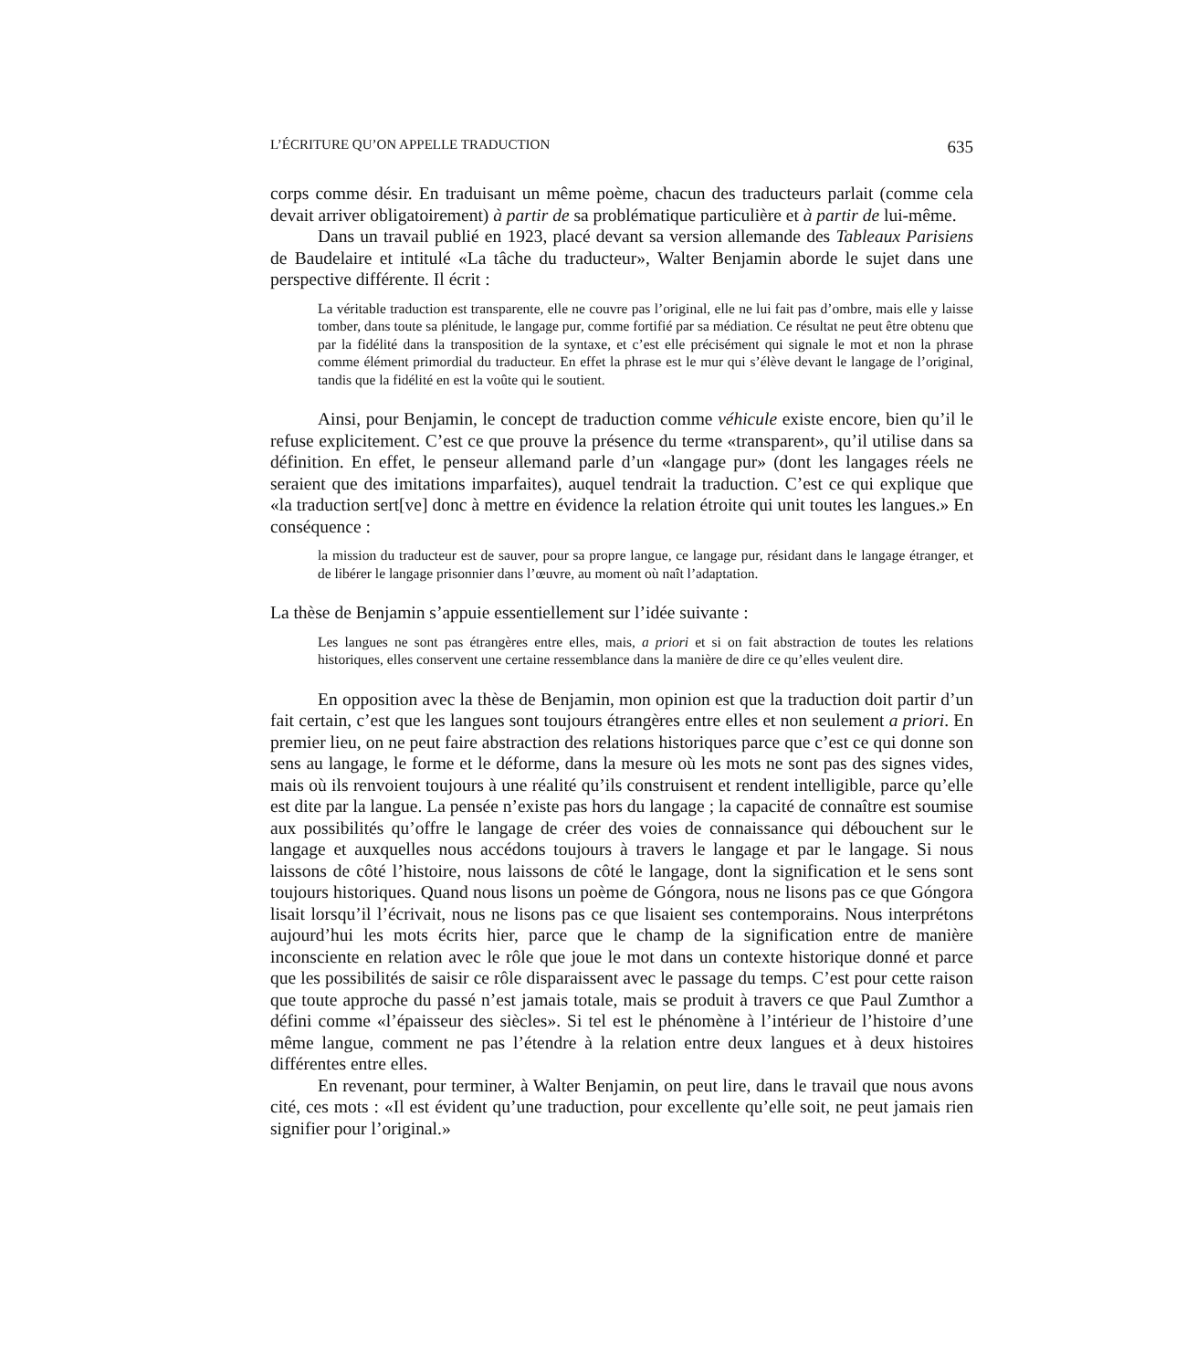L’ÉCRITURE QU’ON APPELLE TRADUCTION 635
corps comme désir. En traduisant un même poème, chacun des traducteurs parlait (comme cela devait arriver obligatoirement) à partir de sa problématique particulière et à partir de lui-même.
Dans un travail publié en 1923, placé devant sa version allemande des Tableaux Parisiens de Baudelaire et intitulé «La tâche du traducteur», Walter Benjamin aborde le sujet dans une perspective différente. Il écrit :
La véritable traduction est transparente, elle ne couvre pas l’original, elle ne lui fait pas d’ombre, mais elle y laisse tomber, dans toute sa plénitude, le langage pur, comme fortifié par sa médiation. Ce résultat ne peut être obtenu que par la fidélité dans la transposition de la syntaxe, et c’est elle précisément qui signale le mot et non la phrase comme élément primordial du traducteur. En effet la phrase est le mur qui s’élève devant le langage de l’original, tandis que la fidélité en est la voûte qui le soutient.
Ainsi, pour Benjamin, le concept de traduction comme véhicule existe encore, bien qu’il le refuse explicitement. C’est ce que prouve la présence du terme «transparent», qu’il utilise dans sa définition. En effet, le penseur allemand parle d’un «langage pur» (dont les langages réels ne seraient que des imitations imparfaites), auquel tendrait la traduction. C’est ce qui explique que «la traduction sert[ve] donc à mettre en évidence la relation étroite qui unit toutes les langues.» En conséquence :
la mission du traducteur est de sauver, pour sa propre langue, ce langage pur, résidant dans le langage étranger, et de libérer le langage prisonnier dans l’œuvre, au moment où naît l’adaptation.
La thèse de Benjamin s’appuie essentiellement sur l’idée suivante :
Les langues ne sont pas étrangères entre elles, mais, a priori et si on fait abstraction de toutes les relations historiques, elles conservent une certaine ressemblance dans la manière de dire ce qu’elles veulent dire.
En opposition avec la thèse de Benjamin, mon opinion est que la traduction doit partir d’un fait certain, c’est que les langues sont toujours étrangères entre elles et non seulement a priori. En premier lieu, on ne peut faire abstraction des relations historiques parce que c’est ce qui donne son sens au langage, le forme et le déforme, dans la mesure où les mots ne sont pas des signes vides, mais où ils renvoient toujours à une réalité qu’ils construisent et rendent intelligible, parce qu’elle est dite par la langue. La pensée n’existe pas hors du langage ; la capacité de connaître est soumise aux possibilités qu’offre le langage de créer des voies de connaissance qui débouchent sur le langage et auxquelles nous accédons toujours à travers le langage et par le langage. Si nous laissons de côté l’histoire, nous laissons de côté le langage, dont la signification et le sens sont toujours historiques. Quand nous lisons un poème de Góngora, nous ne lisons pas ce que Góngora lisait lorsqu’il l’écrivait, nous ne lisons pas ce que lisaient ses contemporains. Nous interprétons aujourd’hui les mots écrits hier, parce que le champ de la signification entre de manière inconsciente en relation avec le rôle que joue le mot dans un contexte historique donné et parce que les possibilités de saisir ce rôle disparaissent avec le passage du temps. C’est pour cette raison que toute approche du passé n’est jamais totale, mais se produit à travers ce que Paul Zumthor a défini comme «l’épaisseur des siècles». Si tel est le phénomène à l’intérieur de l’histoire d’une même langue, comment ne pas l’étendre à la relation entre deux langues et à deux histoires différentes entre elles.
En revenant, pour terminer, à Walter Benjamin, on peut lire, dans le travail que nous avons cité, ces mots : «Il est évident qu’une traduction, pour excellente qu’elle soit, ne peut jamais rien signifier pour l’original.»